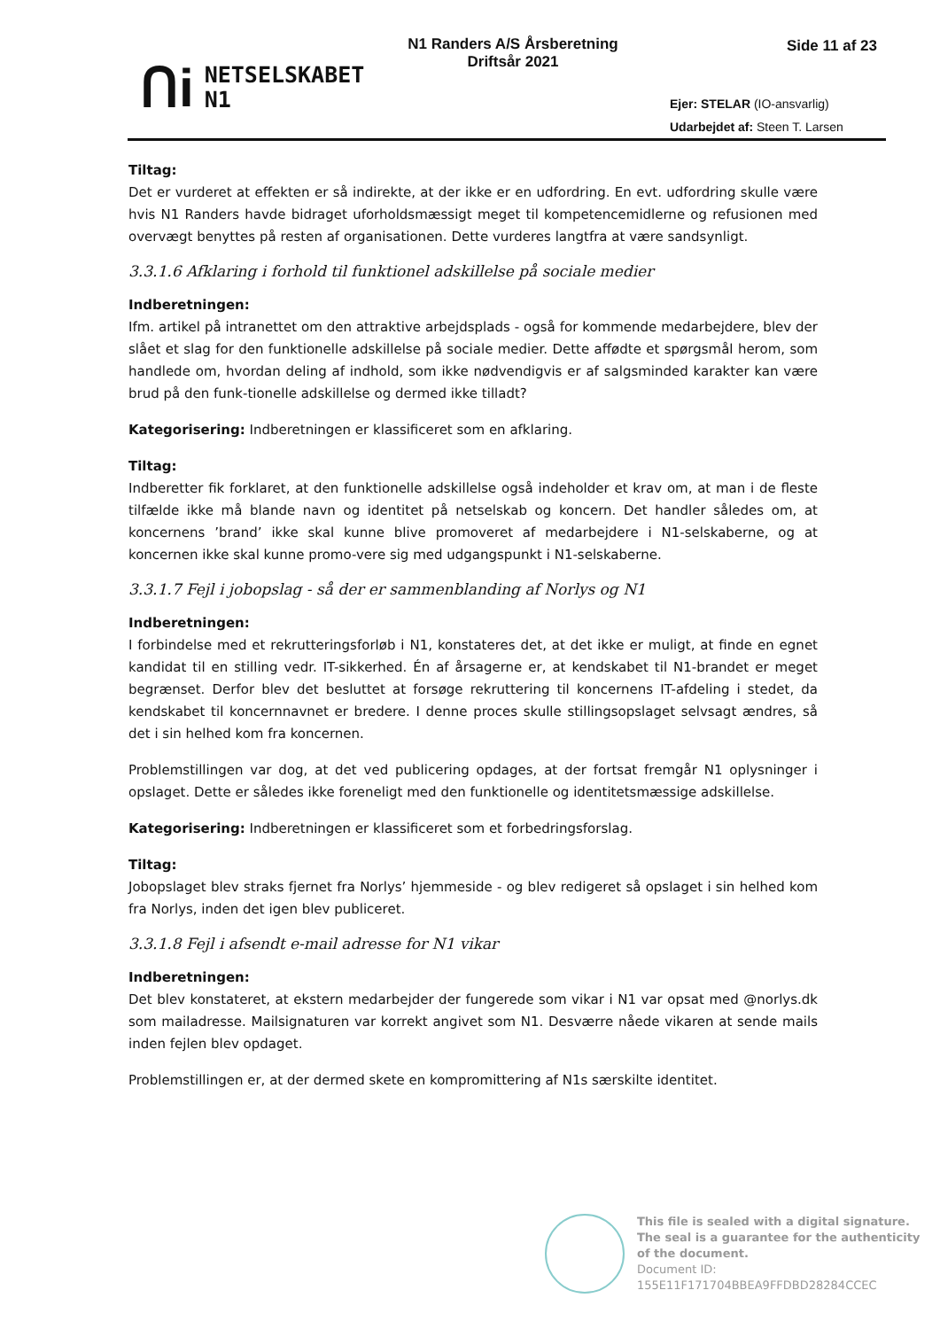ᑎi NETSELSKABET
N1
N1 Randers A/S Årsberetning Driftsår 2021
Side 11 af 23
Ejer: STELAR (IO-ansvarlig)
Udarbejdet af: Steen T. Larsen
Tiltag:
Det er vurderet at effekten er så indirekte, at der ikke er en udfordring. En evt. udfordring skulle være hvis N1 Randers havde bidraget uforholdsmæssigt meget til kompetencemidlerne og refusionen med overvægt benyttes på resten af organisationen. Dette vurderes langtfra at være sandsynligt.
3.3.1.6 Afklaring i forhold til funktionel adskillelse på sociale medier
Indberetningen:
Ifm. artikel på intranettet om den attraktive arbejdsplads - også for kommende medarbejdere, blev der slået et slag for den funktionelle adskillelse på sociale medier. Dette affødte et spørgsmål herom, som handlede om, hvordan deling af indhold, som ikke nødvendigvis er af salgsminded karakter kan være brud på den funk-tionelle adskillelse og dermed ikke tilladt?
Kategorisering: Indberetningen er klassificeret som en afklaring.
Tiltag:
Indberetter fik forklaret, at den funktionelle adskillelse også indeholder et krav om, at man i de fleste tilfælde ikke må blande navn og identitet på netselskab og koncern. Det handler således om, at koncernens ’brand’ ikke skal kunne blive promoveret af medarbejdere i N1-selskaberne, og at koncernen ikke skal kunne promo-vere sig med udgangspunkt i N1-selskaberne.
3.3.1.7 Fejl i jobopslag - så der er sammenblanding af Norlys og N1
Indberetningen:
I forbindelse med et rekrutteringsforløb i N1, konstateres det, at det ikke er muligt, at finde en egnet kandidat til en stilling vedr. IT-sikkerhed. Én af årsagerne er, at kendskabet til N1-brandet er meget begrænset. Derfor blev det besluttet at forsøge rekruttering til koncernens IT-afdeling i stedet, da kendskabet til koncernnavnet er bredere. I denne proces skulle stillingsopslaget selvsagt ændres, så det i sin helhed kom fra koncernen.
Problemstillingen var dog, at det ved publicering opdages, at der fortsat fremgår N1 oplysninger i opslaget. Dette er således ikke foreneligt med den funktionelle og identitetsmæssige adskillelse.
Kategorisering: Indberetningen er klassificeret som et forbedringsforslag.
Tiltag:
Jobopslaget blev straks fjernet fra Norlys’ hjemmeside - og blev redigeret så opslaget i sin helhed kom fra Norlys, inden det igen blev publiceret.
3.3.1.8 Fejl i afsendt e-mail adresse for N1 vikar
Indberetningen:
Det blev konstateret, at ekstern medarbejder der fungerede som vikar i N1 var opsat med @norlys.dk som mailadresse. Mailsignaturen var korrekt angivet som N1. Desværre nåede vikaren at sende mails inden fejlen blev opdaget.
Problemstillingen er, at der dermed skete en kompromittering af N1s særskilte identitet.
This file is sealed with a digital signature.
The seal is a guarantee for the authenticity
of the document.
Document ID:
155E11F171704BBEA9FFDBD28284CCEC